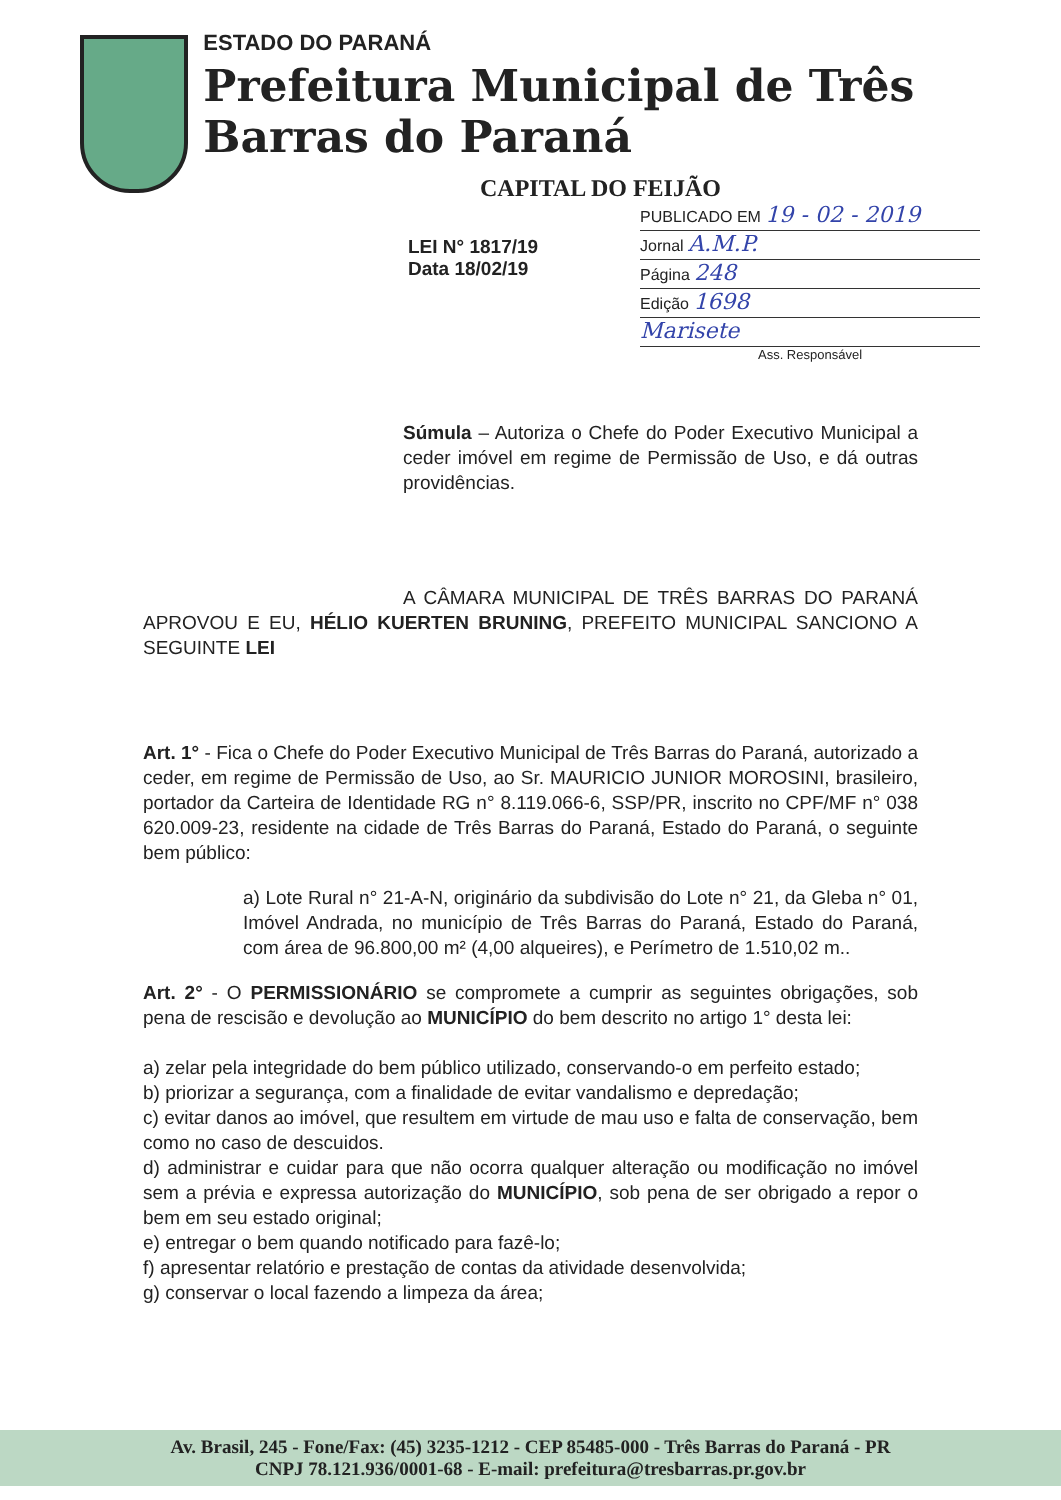ESTADO DO PARANÁ
Prefeitura Municipal de Três Barras do Paraná
CAPITAL DO FEIJÃO
PUBLICADO EM 19 - 02 - 2019
Jornal A.M.P.
Página 248
Edição 1698
Marisete
Ass. Responsável
LEI N° 1817/19
Data 18/02/19
Súmula – Autoriza o Chefe do Poder Executivo Municipal a ceder imóvel em regime de Permissão de Uso, e dá outras providências.
A CÂMARA MUNICIPAL DE TRÊS BARRAS DO PARANÁ APROVOU E EU, HÉLIO KUERTEN BRUNING, PREFEITO MUNICIPAL SANCIONO A SEGUINTE LEI
Art. 1° - Fica o Chefe do Poder Executivo Municipal de Três Barras do Paraná, autorizado a ceder, em regime de Permissão de Uso, ao Sr. MAURICIO JUNIOR MOROSINI, brasileiro, portador da Carteira de Identidade RG n° 8.119.066-6, SSP/PR, inscrito no CPF/MF n° 038 620.009-23, residente na cidade de Três Barras do Paraná, Estado do Paraná, o seguinte bem público:
a) Lote Rural n° 21-A-N, originário da subdivisão do Lote n° 21, da Gleba n° 01, Imóvel Andrada, no município de Três Barras do Paraná, Estado do Paraná, com área de 96.800,00 m² (4,00 alqueires), e Perímetro de 1.510,02 m..
Art. 2° - O PERMISSIONÁRIO se compromete a cumprir as seguintes obrigações, sob pena de rescisão e devolução ao MUNICÍPIO do bem descrito no artigo 1° desta lei:
a) zelar pela integridade do bem público utilizado, conservando-o em perfeito estado;
b) priorizar a segurança, com a finalidade de evitar vandalismo e depredação;
c) evitar danos ao imóvel, que resultem em virtude de mau uso e falta de conservação, bem como no caso de descuidos.
d) administrar e cuidar para que não ocorra qualquer alteração ou modificação no imóvel sem a prévia e expressa autorização do MUNICÍPIO, sob pena de ser obrigado a repor o bem em seu estado original;
e) entregar o bem quando notificado para fazê-lo;
f) apresentar relatório e prestação de contas da atividade desenvolvida;
g) conservar o local fazendo a limpeza da área;
Av. Brasil, 245 - Fone/Fax: (45) 3235-1212 - CEP 85485-000 - Três Barras do Paraná - PR
CNPJ 78.121.936/0001-68 - E-mail: prefeitura@tresbarras.pr.gov.br